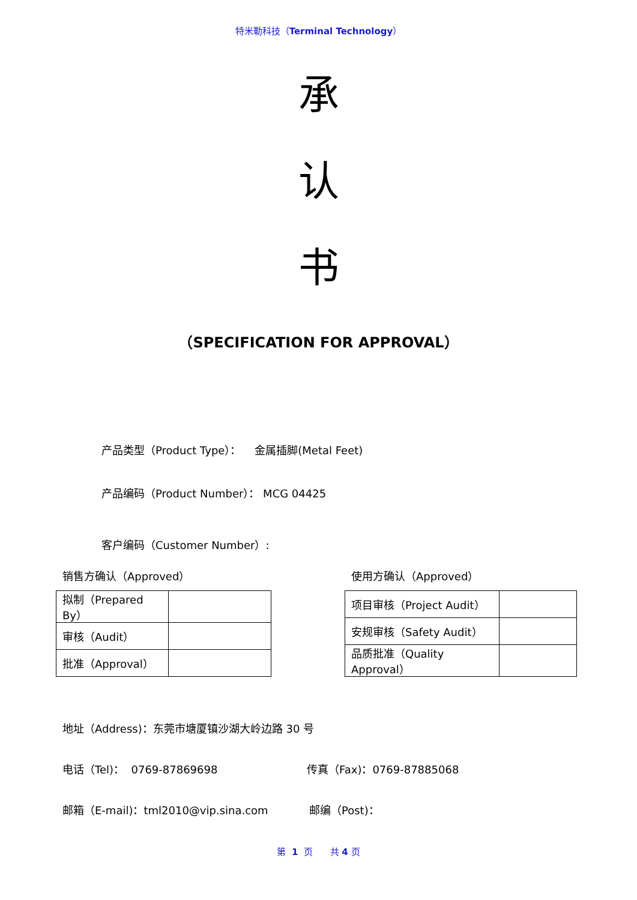特米勒科技（Terminal Technology）
承
认
书
（SPECIFICATION FOR APPROVAL）
产品类型（Product Type）： 金属插脚(Metal Feet)
产品编码（Product Number）： MCG 04425
客户编码（Customer Number）:
销售方确认（Approved）
| 拟制（Prepared By） | |
| 审核（Audit） | |
| 批准（Approval） | |
使用方确认（Approved）
| 项目审核（Project Audit） | |
| 安规审核（Safety Audit） | |
| 品质批准（Quality Approval） | |
地址（Address)：东莞市塘厦镇沙湖大岭边路 30 号
电话（Tel)： 0769-87869698 传真（Fax)：0769-87885068
邮箱（E-mail)：tml2010@vip.sina.com 邮编（Post)：
第 1 页 共 4 页